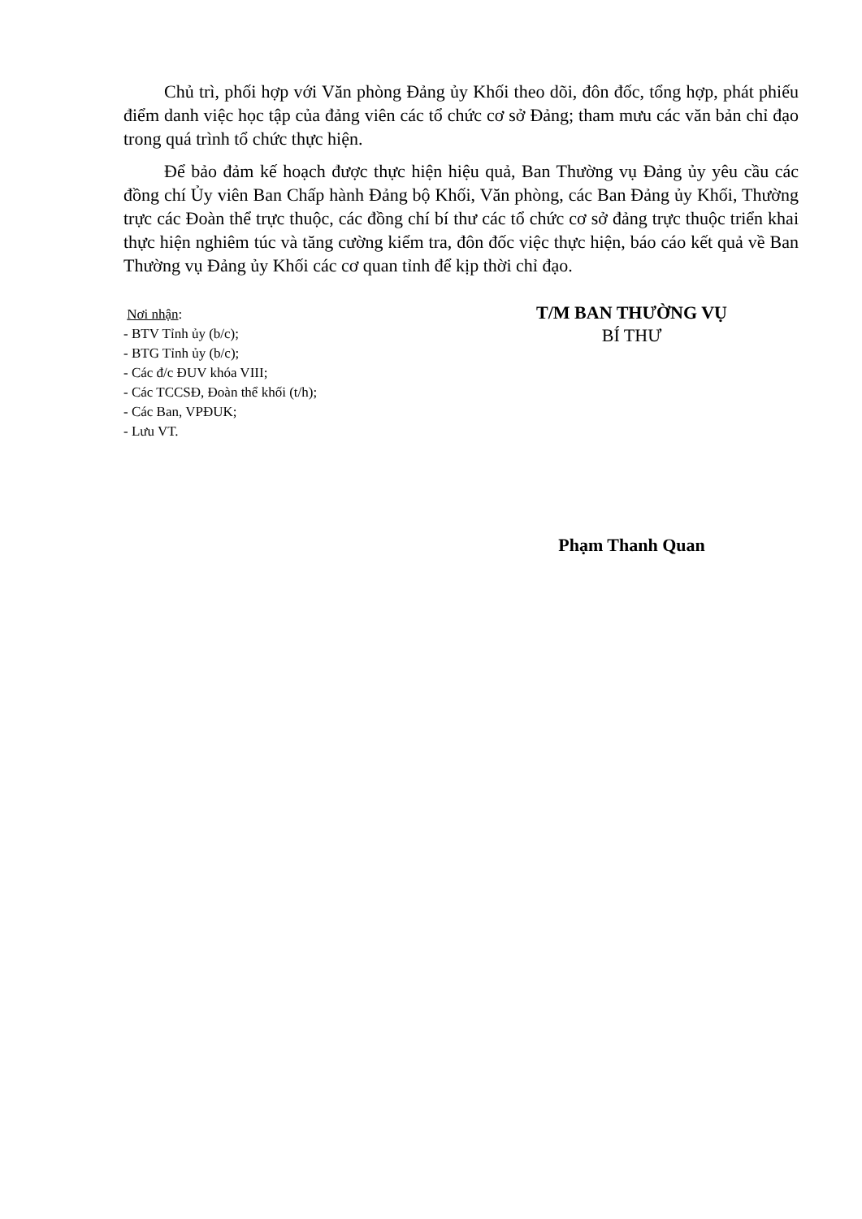Chủ trì, phối hợp với Văn phòng Đảng ủy Khối theo dõi, đôn đốc, tổng hợp, phát phiếu điểm danh việc học tập của đảng viên các tổ chức cơ sở Đảng; tham mưu các văn bản chỉ đạo trong quá trình tổ chức thực hiện.
Để bảo đảm kế hoạch được thực hiện hiệu quả, Ban Thường vụ Đảng ủy yêu cầu các đồng chí Ủy viên Ban Chấp hành Đảng bộ Khối, Văn phòng, các Ban Đảng ủy Khối, Thường trực các Đoàn thể trực thuộc, các đồng chí bí thư các tổ chức cơ sở đảng trực thuộc triển khai thực hiện nghiêm túc và tăng cường kiểm tra, đôn đốc việc thực hiện, báo cáo kết quả về Ban Thường vụ Đảng ủy Khối các cơ quan tỉnh để kịp thời chỉ đạo.
Nơi nhận:
- BTV Tỉnh ủy (b/c);
- BTG Tỉnh ủy (b/c);
- Các đ/c ĐUV khóa VIII;
- Các TCCSĐ, Đoàn thể khối (t/h);
- Các Ban, VPĐUK;
- Lưu VT.
T/M BAN THƯỜNG VỤ
BÍ THƯ
Phạm Thanh Quan